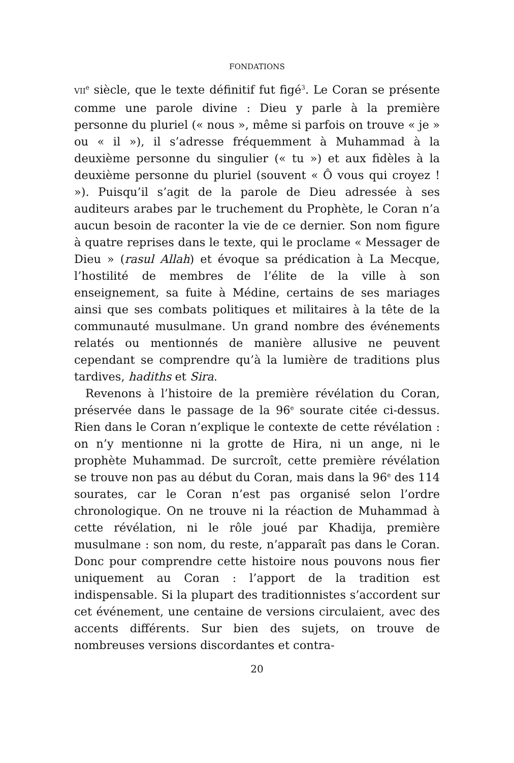FONDATIONS
VII<sup>e</sup> siècle, que le texte définitif fut figé<sup>3</sup>. Le Coran se présente comme une parole divine : Dieu y parle à la première personne du pluriel (« nous », même si parfois on trouve « je » ou « il »), il s’adresse fréquemment à Muhammad à la deuxième personne du singulier (« tu ») et aux fidèles à la deuxième personne du pluriel (souvent « Ô vous qui croyez ! »). Puisqu’il s’agit de la parole de Dieu adressée à ses auditeurs arabes par le truchement du Prophète, le Coran n’a aucun besoin de raconter la vie de ce dernier. Son nom figure à quatre reprises dans le texte, qui le proclame « Messager de Dieu » (rasul Allah) et évoque sa prédication à La Mecque, l’hostilité de membres de l’élite de la ville à son enseignement, sa fuite à Médine, certains de ses mariages ainsi que ses combats politiques et militaires à la tête de la communauté musulmane. Un grand nombre des événements relatés ou mentionnés de manière allusive ne peuvent cependant se comprendre qu’à la lumière de traditions plus tardives, hadiths et Sira.
Revenons à l’histoire de la première révélation du Coran, préservée dans le passage de la 96<sup>e</sup> sourate citée ci-dessus. Rien dans le Coran n’explique le contexte de cette révélation : on n’y mentionne ni la grotte de Hira, ni un ange, ni le prophète Muhammad. De surcroît, cette première révélation se trouve non pas au début du Coran, mais dans la 96<sup>e</sup> des 114 sourates, car le Coran n’est pas organisé selon l’ordre chronologique. On ne trouve ni la réaction de Muhammad à cette révélation, ni le rôle joué par Khadija, première musulmane : son nom, du reste, n’apparaît pas dans le Coran. Donc pour comprendre cette histoire nous pouvons nous fier uniquement au Coran : l’apport de la tradition est indispensable. Si la plupart des traditionnistes s’accordent sur cet événement, une centaine de versions circulaient, avec des accents différents. Sur bien des sujets, on trouve de nombreuses versions discordantes et contra-
20